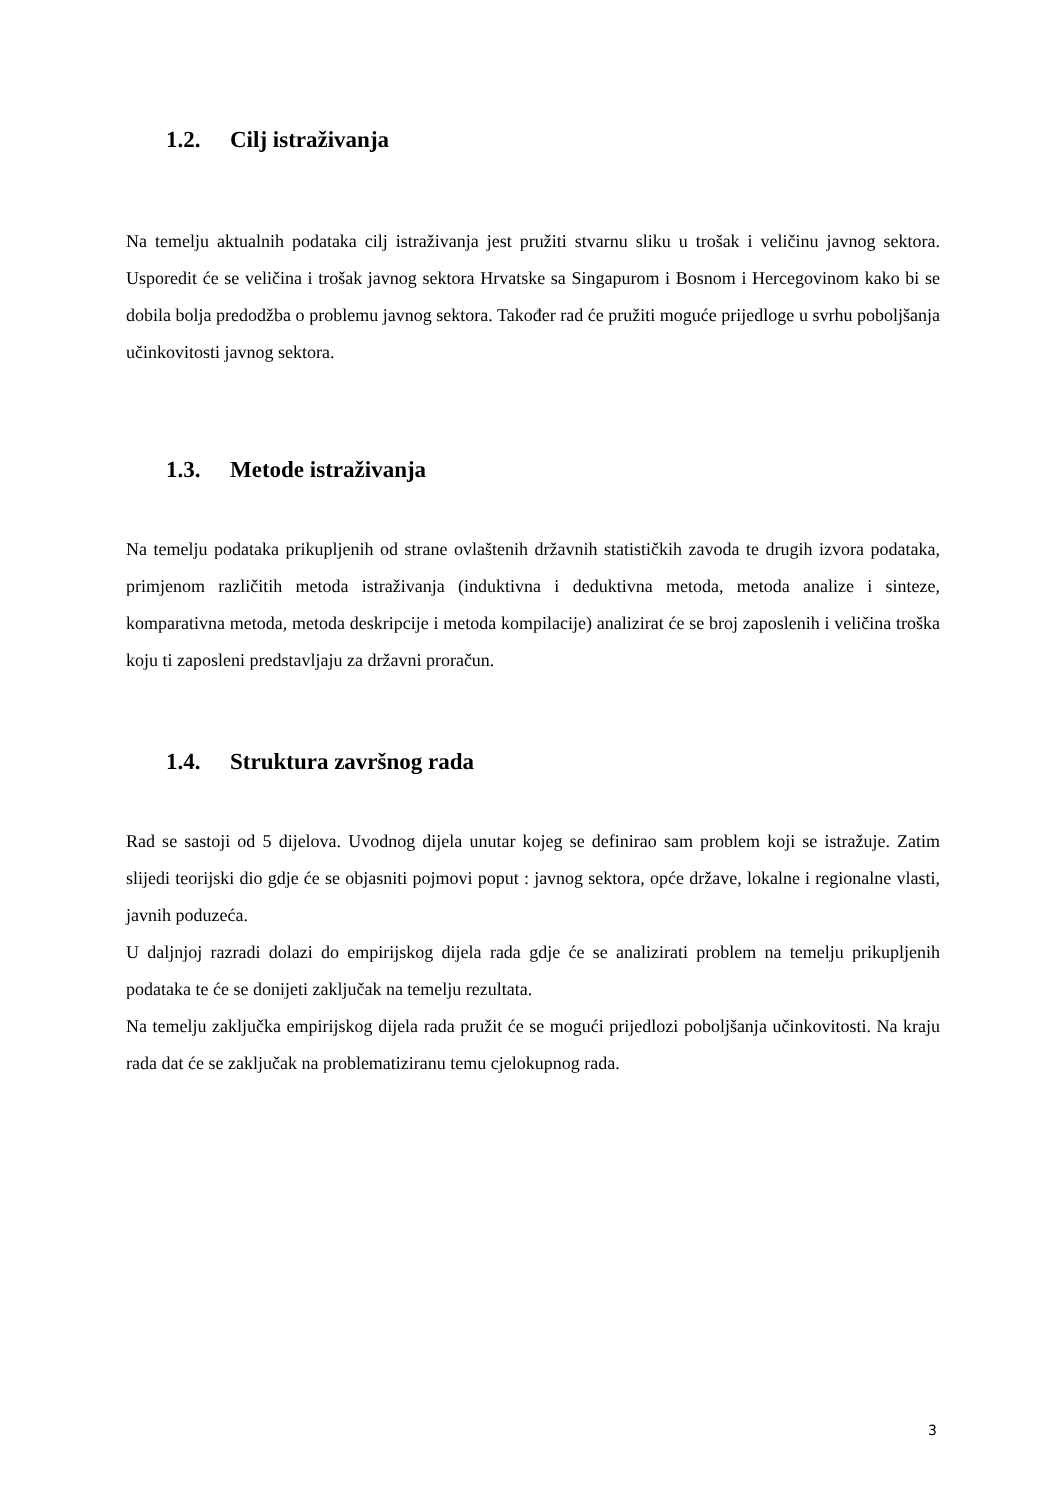1.2. Cilj istraživanja
Na temelju aktualnih podataka cilj istraživanja jest pružiti stvarnu sliku u trošak i veličinu javnog sektora. Usporedit će se veličina i trošak javnog sektora Hrvatske sa Singapurom i Bosnom i Hercegovinom kako bi se dobila bolja predodžba o problemu javnog sektora. Također rad će pružiti moguće prijedloge u svrhu poboljšanja učinkovitosti javnog sektora.
1.3. Metode istraživanja
Na temelju podataka prikupljenih od strane ovlaštenih državnih statističkih zavoda te drugih izvora podataka, primjenom različitih metoda istraživanja (induktivna i deduktivna metoda, metoda analize i sinteze, komparativna metoda, metoda deskripcije i metoda kompilacije) analizirat će se broj zaposlenih i veličina troška koju ti zaposleni predstavljaju za državni proračun.
1.4. Struktura završnog rada
Rad se sastoji od 5 dijelova. Uvodnog dijela unutar kojeg se definirao sam problem koji se istražuje. Zatim slijedi teorijski dio gdje će se objasniti pojmovi poput : javnog sektora, opće države, lokalne i regionalne vlasti, javnih poduzeća.
U daljnjoj razradi dolazi do empirijskog dijela rada gdje će se analizirati problem na temelju prikupljenih podataka te će se donijeti zaključak na temelju rezultata.
Na temelju zaključka empirijskog dijela rada pružit će se mogući prijedlozi poboljšanja učinkovitosti. Na kraju rada dat će se zaključak na problematiziranu temu cjelokupnog rada.
3